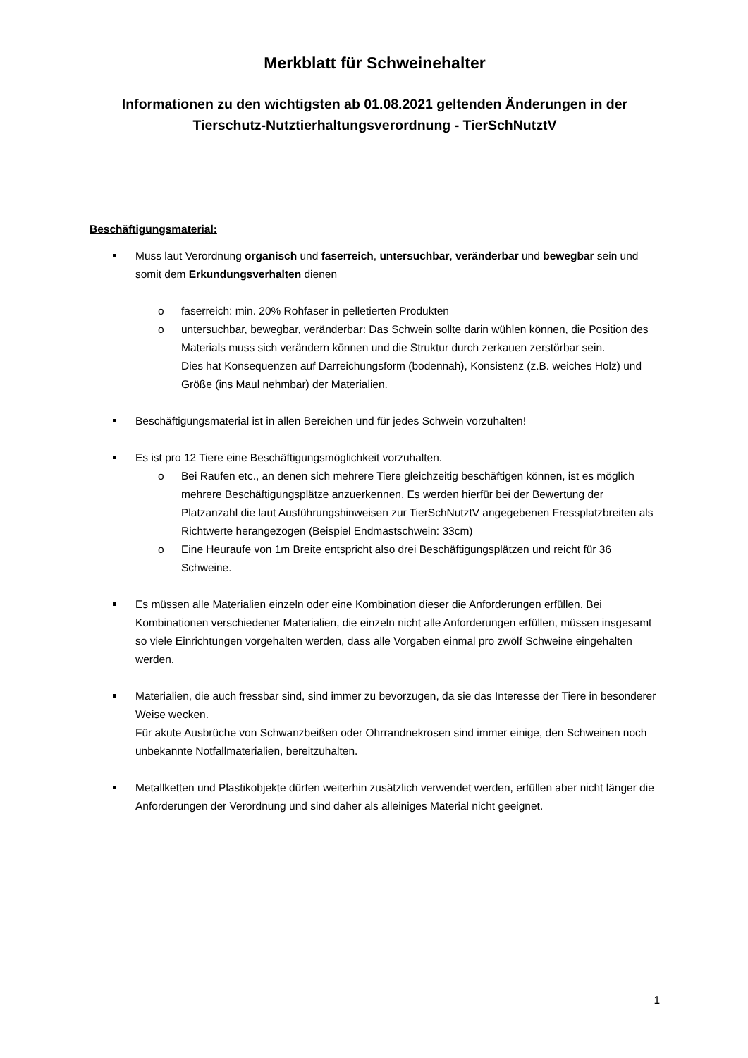Merkblatt für Schweinehalter
Informationen zu den wichtigsten ab 01.08.2021 geltenden Änderungen in der Tierschutz-Nutztierhaltungsverordnung - TierSchNutztV
Beschäftigungsmaterial:
Muss laut Verordnung organisch und faserreich, untersuchbar, veränderbar und bewegbar sein und somit dem Erkundungsverhalten dienen
o faserreich: min. 20% Rohfaser in pelletierten Produkten
o untersuchbar, bewegbar, veränderbar: Das Schwein sollte darin wühlen können, die Position des Materials muss sich verändern können und die Struktur durch zerkauen zerstörbar sein.
Dies hat Konsequenzen auf Darreichungsform (bodennah), Konsistenz (z.B. weiches Holz) und Größe (ins Maul nehmbar) der Materialien.
Beschäftigungsmaterial ist in allen Bereichen und für jedes Schwein vorzuhalten!
Es ist pro 12 Tiere eine Beschäftigungsmöglichkeit vorzuhalten.
o Bei Raufen etc., an denen sich mehrere Tiere gleichzeitig beschäftigen können, ist es möglich mehrere Beschäftigungsplätze anzuerkennen. Es werden hierfür bei der Bewertung der Platzanzahl die laut Ausführungshinweisen zur TierSchNutztV angegebenen Fressplatzbreiten als Richtwerte herangezogen (Beispiel Endmastschwein: 33cm)
o Eine Heuraufe von 1m Breite entspricht also drei Beschäftigungsplätzen und reicht für 36 Schweine.
Es müssen alle Materialien einzeln oder eine Kombination dieser die Anforderungen erfüllen. Bei Kombinationen verschiedener Materialien, die einzeln nicht alle Anforderungen erfüllen, müssen insgesamt so viele Einrichtungen vorgehalten werden, dass alle Vorgaben einmal pro zwölf Schweine eingehalten werden.
Materialien, die auch fressbar sind, sind immer zu bevorzugen, da sie das Interesse der Tiere in besonderer Weise wecken.
Für akute Ausbrüche von Schwanzbeißen oder Ohrrandnekrosen sind immer einige, den Schweinen noch unbekannte Notfallmaterialien, bereitzuhalten.
Metallketten und Plastikobjekte dürfen weiterhin zusätzlich verwendet werden, erfüllen aber nicht länger die Anforderungen der Verordnung und sind daher als alleiniges Material nicht geeignet.
1